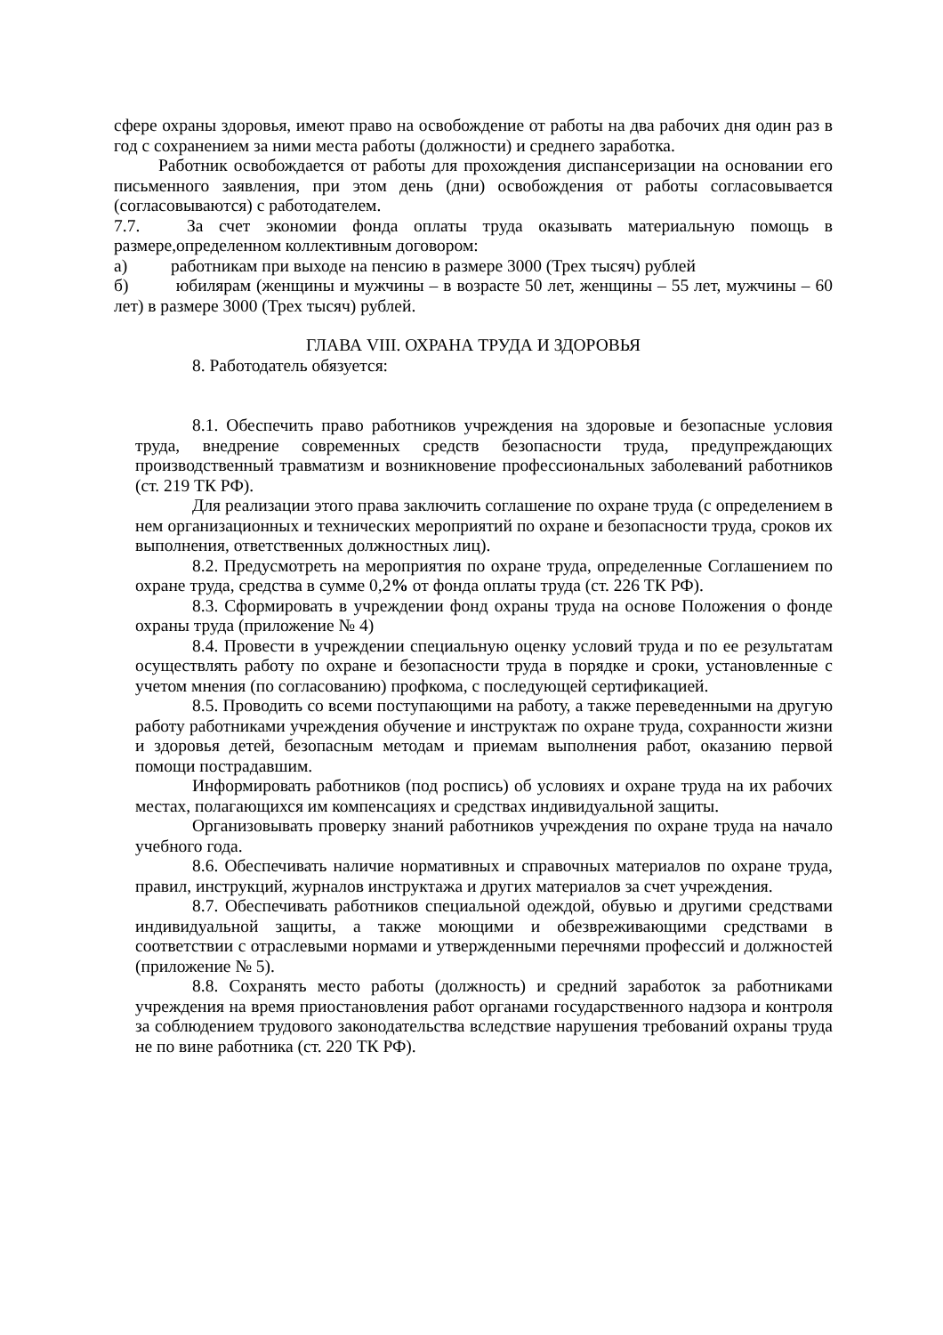сфере охраны здоровья, имеют право на освобождение от работы на два рабочих дня один раз в год с сохранением за ними места работы (должности) и среднего заработка.
Работник освобождается от работы для прохождения диспансеризации на основании его письменного заявления, при этом день (дни) освобождения от работы согласовывается (согласовываются) с работодателем.
7.7. За счет экономии фонда оплаты труда оказывать материальную помощь в размере,определенном коллективным договором:
а) работникам при выходе на пенсию в размере 3000 (Трех тысяч) рублей
б) юбилярам (женщины и мужчины – в возрасте 50 лет, женщины – 55 лет, мужчины – 60 лет) в размере 3000 (Трех тысяч) рублей.
ГЛАВА VIII. ОХРАНА ТРУДА И ЗДОРОВЬЯ
8. Работодатель обязуется:
8.1. Обеспечить право работников учреждения на здоровые и безопасные условия труда, внедрение современных средств безопасности труда, предупреждающих производственный травматизм и возникновение профессиональных заболеваний работников (ст. 219 ТК РФ).
Для реализации этого права заключить соглашение по охране труда (с определением в нем организационных и технических мероприятий по охране и безопасности труда, сроков их выполнения, ответственных должностных лиц).
8.2. Предусмотреть на мероприятия по охране труда, определенные Соглашением по охране труда, средства в сумме 0,2% от фонда оплаты труда (ст. 226 ТК РФ).
8.3. Сформировать в учреждении фонд охраны труда на основе Положения о фонде охраны труда (приложение № 4)
8.4. Провести в учреждении специальную оценку условий труда и по ее результатам осуществлять работу по охране и безопасности труда в порядке и сроки, установленные с учетом мнения (по согласованию) профкома, с последующей сертификацией.
8.5. Проводить со всеми поступающими на работу, а также переведенными на другую работу работниками учреждения обучение и инструктаж по охране труда, сохранности жизни и здоровья детей, безопасным методам и приемам выполнения работ, оказанию первой помощи пострадавшим.
Информировать работников (под роспись) об условиях и охране труда на их рабочих местах, полагающихся им компенсациях и средствах индивидуальной защиты.
Организовывать проверку знаний работников учреждения по охране труда на начало учебного года.
8.6. Обеспечивать наличие нормативных и справочных материалов по охране труда, правил, инструкций, журналов инструктажа и других материалов за счет учреждения.
8.7. Обеспечивать работников специальной одеждой, обувью и другими средствами индивидуальной защиты, а также моющими и обезвреживающими средствами в соответствии с отраслевыми нормами и утвержденными перечнями профессий и должностей (приложение № 5).
8.8. Сохранять место работы (должность) и средний заработок за работниками учреждения на время приостановления работ органами государственного надзора и контроля за соблюдением трудового законодательства вследствие нарушения требований охраны труда не по вине работника (ст. 220 ТК РФ).